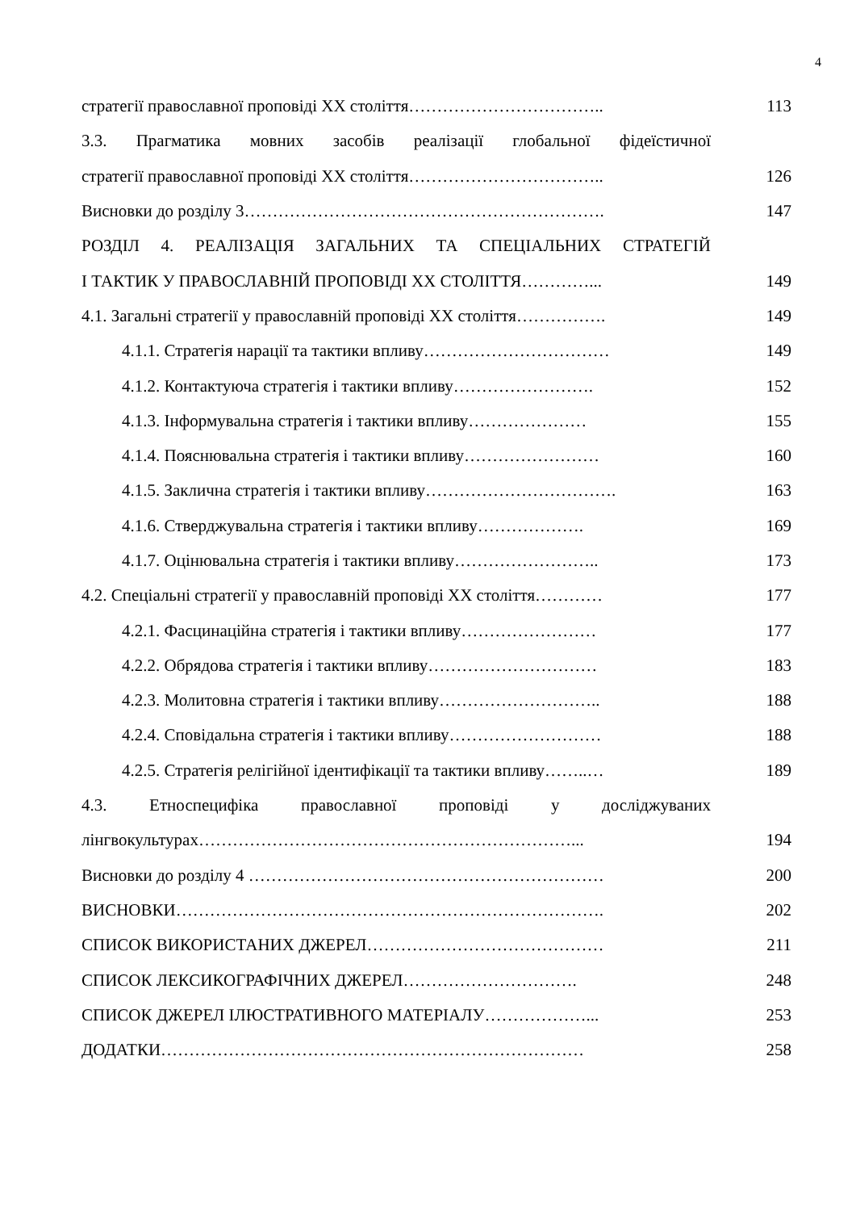4
стратегії православної проповіді ХХ століття…………………………….. 113
3.3. Прагматика мовних засобів реалізації глобальної фідеїстичної
стратегії православної проповіді ХХ століття…………………………….. 126
Висновки до розділу 3………………………………………………………. 147
РОЗДІЛ 4. РЕАЛІЗАЦІЯ ЗАГАЛЬНИХ ТА СПЕЦІАЛЬНИХ СТРАТЕГІЙ
І ТАКТИК У ПРАВОСЛАВНІЙ ПРОПОВІДІ ХХ СТОЛІТТЯ…………... 149
4.1. Загальні стратегії у православній проповіді ХХ століття……………. 149
4.1.1. Стратегія нарації та тактики впливу…………………………… 149
4.1.2. Контактуюча стратегія і тактики впливу……………………. 152
4.1.3. Інформувальна стратегія і тактики впливу………………… 155
4.1.4. Пояснювальна стратегія і тактики впливу…………………… 160
4.1.5. Заклична стратегія і тактики впливу……………………………. 163
4.1.6. Стверджувальна стратегія і тактики впливу………………. 169
4.1.7. Оцінювальна стратегія і тактики впливу…………………….. 173
4.2. Спеціальні стратегії у православній проповіді ХХ століття………… 177
4.2.1. Фасцинаційна стратегія і тактики впливу…………………… 177
4.2.2. Обрядова стратегія і тактики впливу………………………… 183
4.2.3. Молитовна стратегія і тактики впливу……………………….. 188
4.2.4. Сповідальна стратегія і тактики впливу……………………… 188
4.2.5. Стратегія релігійної ідентифікації та тактики впливу……..… 189
4.3. Етноспецифіка православної проповіді у досліджуваних
лінгвокультурах…………………………………………………………... 194
Висновки до розділу 4 ……………………………………………………… 200
ВИСНОВКИ…………………………………………………………………. 202
СПИСОК ВИКОРИСТАНИХ ДЖЕРЕЛ…………………………………… 211
СПИСОК ЛЕКСИКОГРАФІЧНИХ ДЖЕРЕЛ…………………………. 248
СПИСОК ДЖЕРЕЛ ІЛЮСТРАТИВНОГО МАТЕРІАЛУ………………... 253
ДОДАТКИ………………………………………………………………… 258